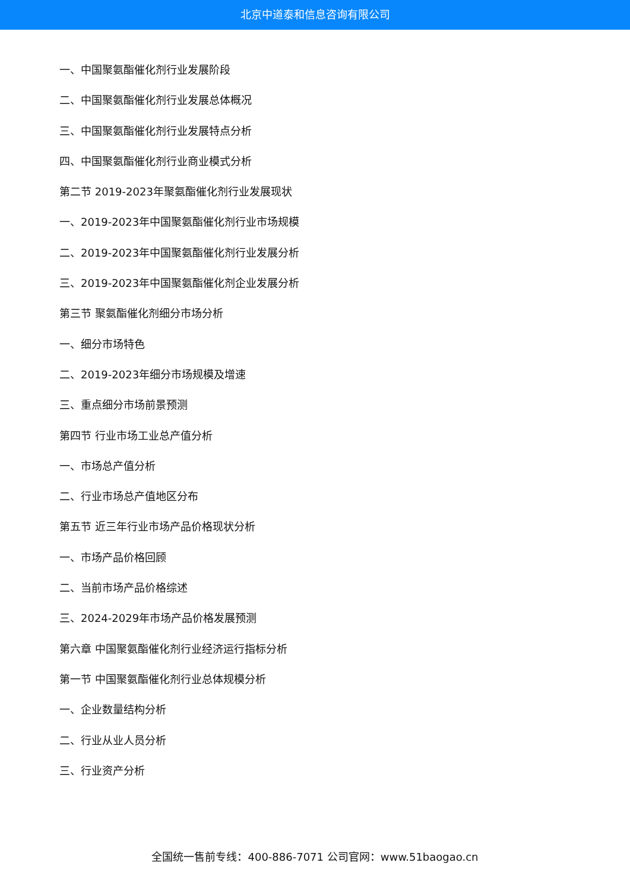北京中道泰和信息咨询有限公司
一、中国聚氨酯催化剂行业发展阶段
二、中国聚氨酯催化剂行业发展总体概况
三、中国聚氨酯催化剂行业发展特点分析
四、中国聚氨酯催化剂行业商业模式分析
第二节 2019-2023年聚氨酯催化剂行业发展现状
一、2019-2023年中国聚氨酯催化剂行业市场规模
二、2019-2023年中国聚氨酯催化剂行业发展分析
三、2019-2023年中国聚氨酯催化剂企业发展分析
第三节 聚氨酯催化剂细分市场分析
一、细分市场特色
二、2019-2023年细分市场规模及增速
三、重点细分市场前景预测
第四节 行业市场工业总产值分析
一、市场总产值分析
二、行业市场总产值地区分布
第五节 近三年行业市场产品价格现状分析
一、市场产品价格回顾
二、当前市场产品价格综述
三、2024-2029年市场产品价格发展预测
第六章 中国聚氨酯催化剂行业经济运行指标分析
第一节 中国聚氨酯催化剂行业总体规模分析
一、企业数量结构分析
二、行业从业人员分析
三、行业资产分析
全国统一售前专线：400-886-7071 公司官网：www.51baogao.cn